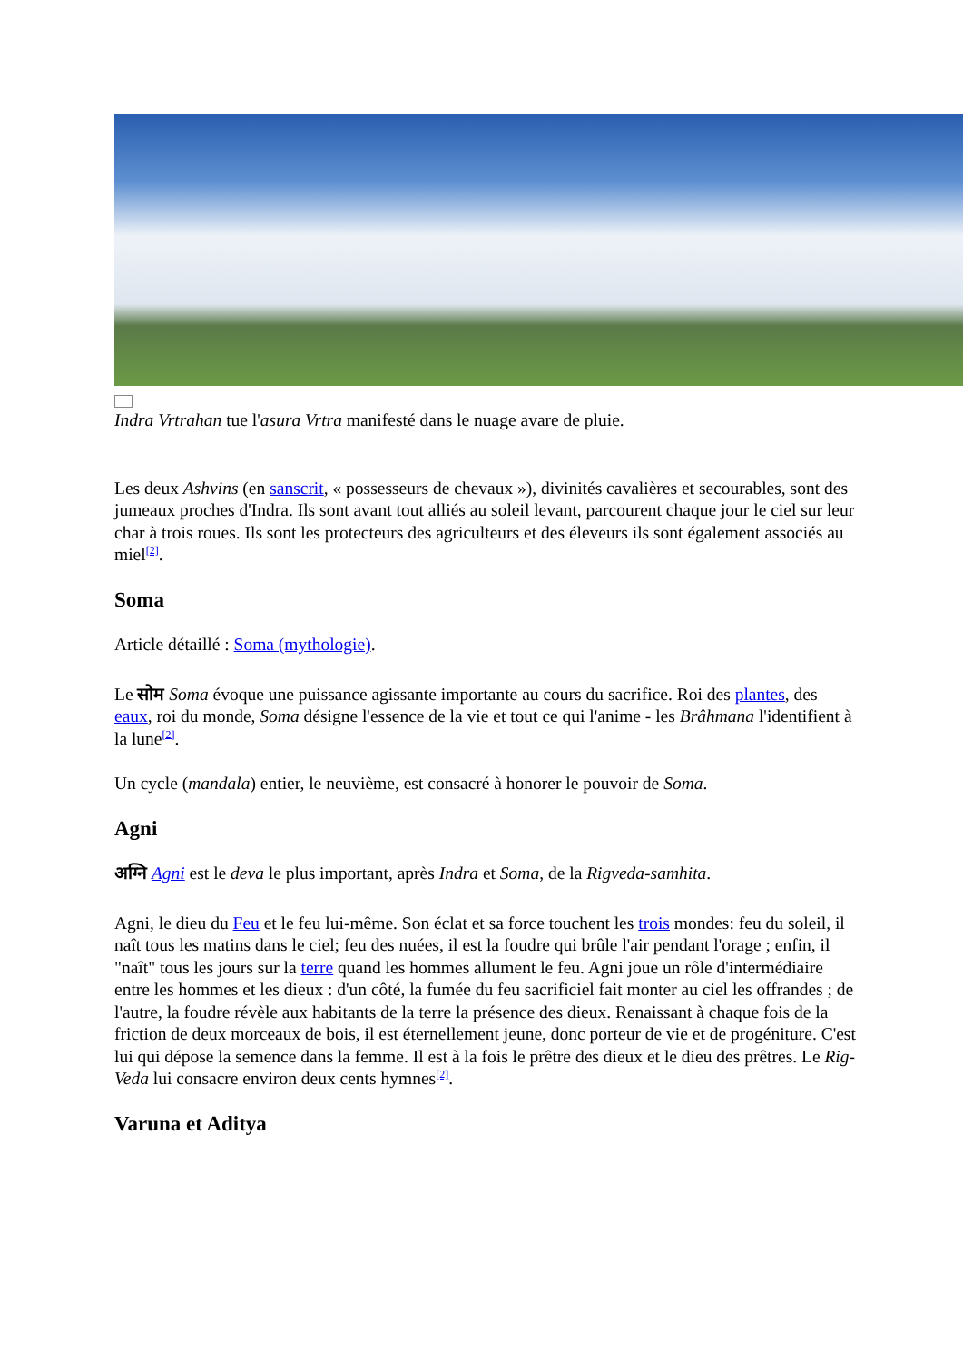Indra Vrtrahan tue l'asura Vrtra manifesté dans le nuage avare de pluie.
Les deux Ashvins (en sanscrit, « possesseurs de chevaux »), divinités cavalières et secourables, sont des jumeaux proches d'Indra. Ils sont avant tout alliés au soleil levant, parcourent chaque jour le ciel sur leur char à trois roues. Ils sont les protecteurs des agriculteurs et des éleveurs ils sont également associés au miel<sup>[2]</sup>.
Soma
Article détaillé : Soma (mythologie).
Le सोम Soma évoque une puissance agissante importante au cours du sacrifice. Roi des plantes, des eaux, roi du monde, Soma désigne l'essence de la vie et tout ce qui l'anime - les Brâhmana l'identifient à la lune<sup>[2]</sup>.
Un cycle (mandala) entier, le neuvième, est consacré à honorer le pouvoir de Soma.
Agni
अग्नि Agni est le deva le plus important, après Indra et Soma, de la Rigveda-samhita.
Agni, le dieu du Feu et le feu lui-même. Son éclat et sa force touchent les trois mondes: feu du soleil, il naît tous les matins dans le ciel; feu des nuées, il est la foudre qui brûle l'air pendant l'orage ; enfin, il "naît" tous les jours sur la terre quand les hommes allument le feu. Agni joue un rôle d'intermédiaire entre les hommes et les dieux : d'un côté, la fumée du feu sacrificiel fait monter au ciel les offrandes ; de l'autre, la foudre révèle aux habitants de la terre la présence des dieux. Renaissant à chaque fois de la friction de deux morceaux de bois, il est éternellement jeune, donc porteur de vie et de progéniture. C'est lui qui dépose la semence dans la femme. Il est à la fois le prêtre des dieux et le dieu des prêtres. Le Rig-Veda lui consacre environ deux cents hymnes<sup>[2]</sup>.
Varuna et Aditya